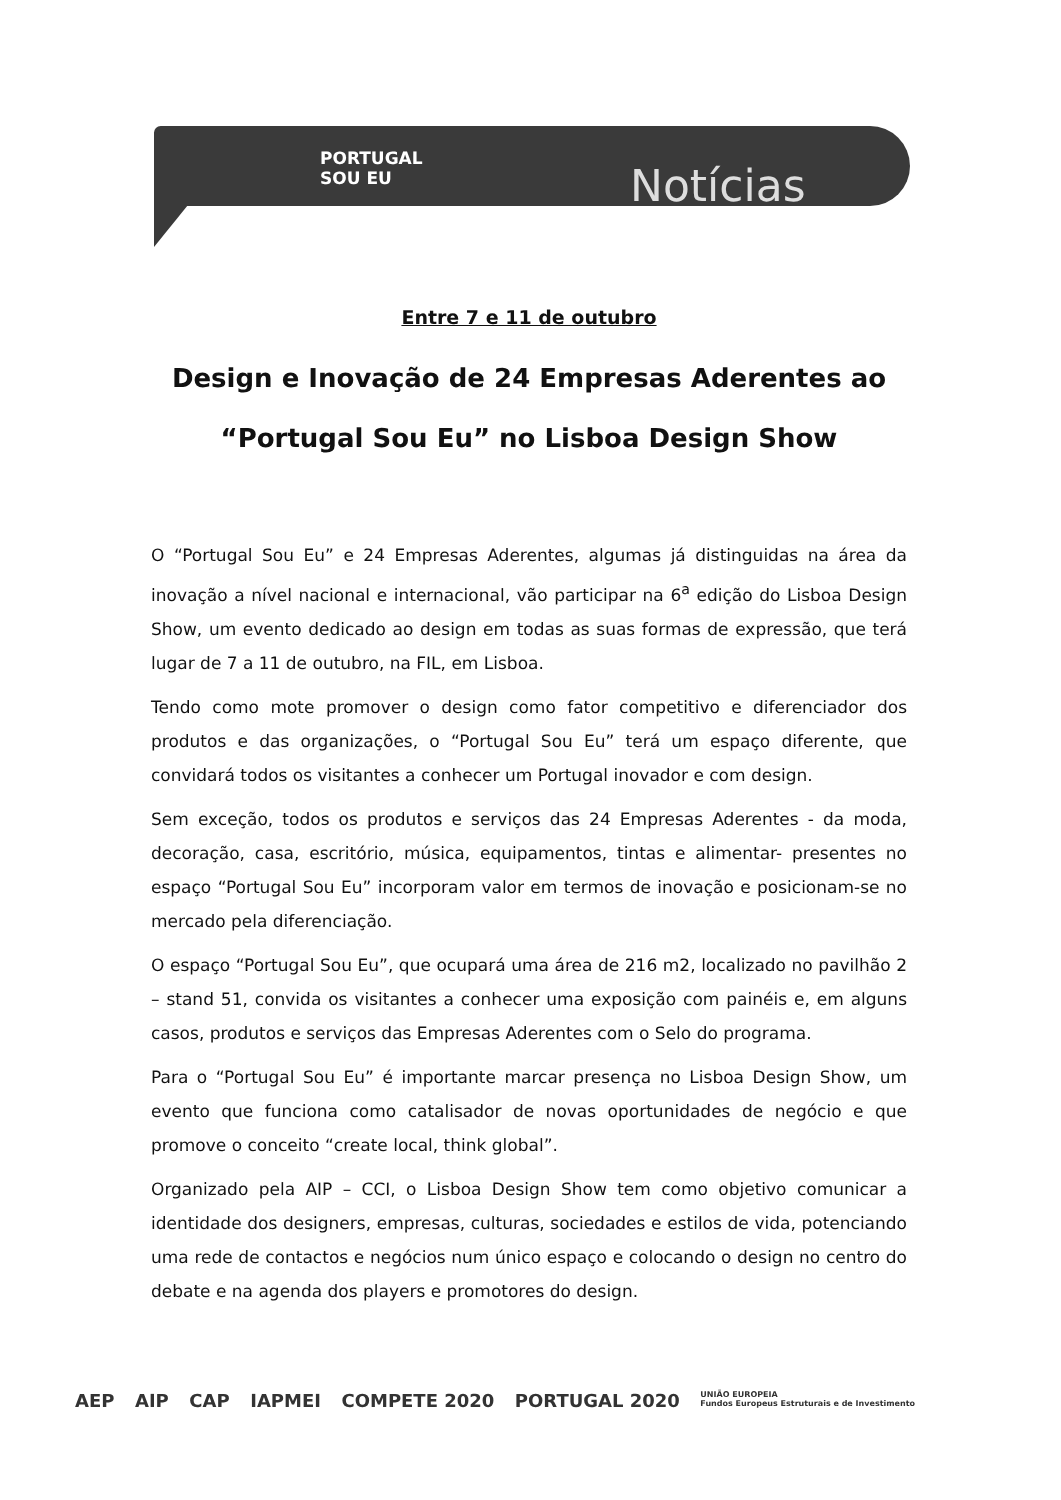PORTUGAL
SOU EU
Notícias
Entre 7 e 11 de outubro
Design e Inovação de 24 Empresas Aderentes ao
“Portugal Sou Eu” no Lisboa Design Show
O “Portugal Sou Eu” e 24 Empresas Aderentes, algumas já distinguidas na área da inovação a nível nacional e internacional, vão participar na 6<sup>a</sup> edição do Lisboa Design Show, um evento dedicado ao design em todas as suas formas de expressão, que terá lugar de 7 a 11 de outubro, na FIL, em Lisboa.
Tendo como mote promover o design como fator competitivo e diferenciador dos produtos e das organizações, o “Portugal Sou Eu” terá um espaço diferente, que convidará todos os visitantes a conhecer um Portugal inovador e com design.
Sem exceção, todos os produtos e serviços das 24 Empresas Aderentes - da moda, decoração, casa, escritório, música, equipamentos, tintas e alimentar- presentes no espaço “Portugal Sou Eu” incorporam valor em termos de inovação e posicionam-se no mercado pela diferenciação.
O espaço “Portugal Sou Eu”, que ocupará uma área de 216 m2, localizado no pavilhão 2 – stand 51, convida os visitantes a conhecer uma exposição com painéis e, em alguns casos, produtos e serviços das Empresas Aderentes com o Selo do programa.
Para o “Portugal Sou Eu” é importante marcar presença no Lisboa Design Show, um evento que funciona como catalisador de novas oportunidades de negócio e que promove o conceito “create local, think global”.
Organizado pela AIP – CCI, o Lisboa Design Show tem como objetivo comunicar a identidade dos designers, empresas, culturas, sociedades e estilos de vida, potenciando uma rede de contactos e negócios num único espaço e colocando o design no centro do debate e na agenda dos players e promotores do design.
AEP AIP CAP IAPMEI COMPETE 2020 PORTUGAL 2020 UNIÃO EUROPEIA
Fundos Europeus Estruturais e de Investimento